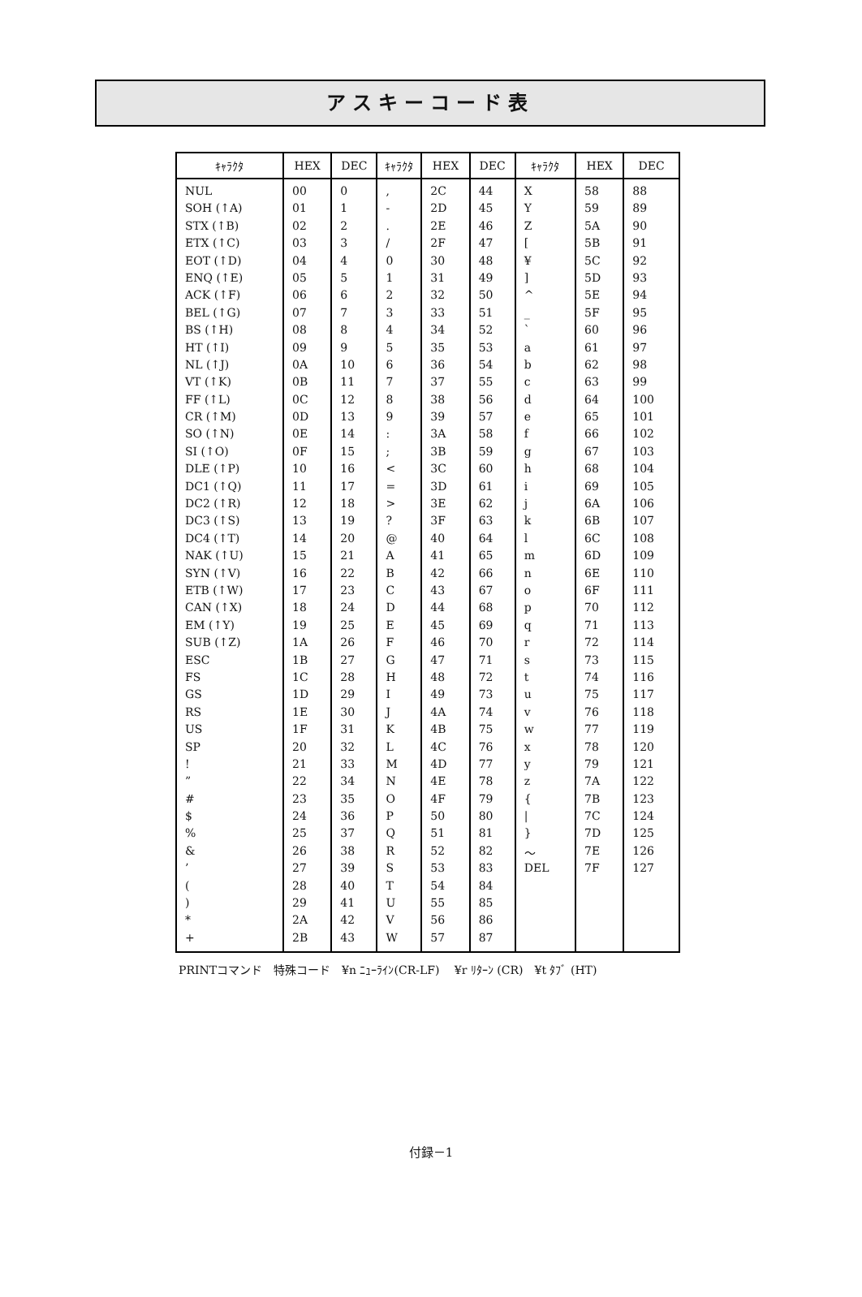アスキーコード表
| ｷｬﾗｸﾀ | HEX | DEC | ｷｬﾗｸﾀ | HEX | DEC | ｷｬﾗｸﾀ | HEX | DEC |
| --- | --- | --- | --- | --- | --- | --- | --- | --- |
| NUL | 00 | 0 | , | 2C | 44 | X | 58 | 88 |
| SOH (↑A) | 01 | 1 | - | 2D | 45 | Y | 59 | 89 |
| STX (↑B) | 02 | 2 | . | 2E | 46 | Z | 5A | 90 |
| ETX (↑C) | 03 | 3 | / | 2F | 47 | [ | 5B | 91 |
| EOT (↑D) | 04 | 4 | 0 | 30 | 48 | ¥ | 5C | 92 |
| ENQ (↑E) | 05 | 5 | 1 | 31 | 49 | ] | 5D | 93 |
| ACK (↑F) | 06 | 6 | 2 | 32 | 50 | ^ | 5E | 94 |
| BEL (↑G) | 07 | 7 | 3 | 33 | 51 | _ | 5F | 95 |
| BS (↑H) | 08 | 8 | 4 | 34 | 52 | ` | 60 | 96 |
| HT (↑I) | 09 | 9 | 5 | 35 | 53 | a | 61 | 97 |
| NL (↑J) | 0A | 10 | 6 | 36 | 54 | b | 62 | 98 |
| VT (↑K) | 0B | 11 | 7 | 37 | 55 | c | 63 | 99 |
| FF (↑L) | 0C | 12 | 8 | 38 | 56 | d | 64 | 100 |
| CR (↑M) | 0D | 13 | 9 | 39 | 57 | e | 65 | 101 |
| SO (↑N) | 0E | 14 | : | 3A | 58 | f | 66 | 102 |
| SI (↑O) | 0F | 15 | ; | 3B | 59 | g | 67 | 103 |
| DLE (↑P) | 10 | 16 | < | 3C | 60 | h | 68 | 104 |
| DC1 (↑Q) | 11 | 17 | = | 3D | 61 | i | 69 | 105 |
| DC2 (↑R) | 12 | 18 | > | 3E | 62 | j | 6A | 106 |
| DC3 (↑S) | 13 | 19 | ? | 3F | 63 | k | 6B | 107 |
| DC4 (↑T) | 14 | 20 | @ | 40 | 64 | l | 6C | 108 |
| NAK (↑U) | 15 | 21 | A | 41 | 65 | m | 6D | 109 |
| SYN (↑V) | 16 | 22 | B | 42 | 66 | n | 6E | 110 |
| ETB (↑W) | 17 | 23 | C | 43 | 67 | o | 6F | 111 |
| CAN (↑X) | 18 | 24 | D | 44 | 68 | p | 70 | 112 |
| EM (↑Y) | 19 | 25 | E | 45 | 69 | q | 71 | 113 |
| SUB (↑Z) | 1A | 26 | F | 46 | 70 | r | 72 | 114 |
| ESC | 1B | 27 | G | 47 | 71 | s | 73 | 115 |
| FS | 1C | 28 | H | 48 | 72 | t | 74 | 116 |
| GS | 1D | 29 | I | 49 | 73 | u | 75 | 117 |
| RS | 1E | 30 | J | 4A | 74 | v | 76 | 118 |
| US | 1F | 31 | K | 4B | 75 | w | 77 | 119 |
| SP | 20 | 32 | L | 4C | 76 | x | 78 | 120 |
| ! | 21 | 33 | M | 4D | 77 | y | 79 | 121 |
| ” | 22 | 34 | N | 4E | 78 | z | 7A | 122 |
| # | 23 | 35 | O | 4F | 79 | { | 7B | 123 |
| $ | 24 | 36 | P | 50 | 80 | / | 7C | 124 |
| % | 25 | 37 | Q | 51 | 81 | } | 7D | 125 |
| & | 26 | 38 | R | 52 | 82 | ～ | 7E | 126 |
| ’ | 27 | 39 | S | 53 | 83 | DEL | 7F | 127 |
| ( | 28 | 40 | T | 54 | 84 | | | |
| ) | 29 | 41 | U | 55 | 85 | | | |
| * | 2A | 42 | V | 56 | 86 | | | |
| + | 2B | 43 | W | 57 | 87 | | | |
PRINTコマンド　特殊コード　¥n ﾆｭｰﾗｲﾝ(CR-LF)　 ¥r ﾘﾀｰﾝ (CR)　¥t ﾀﾌﾞ (HT)
付録－1